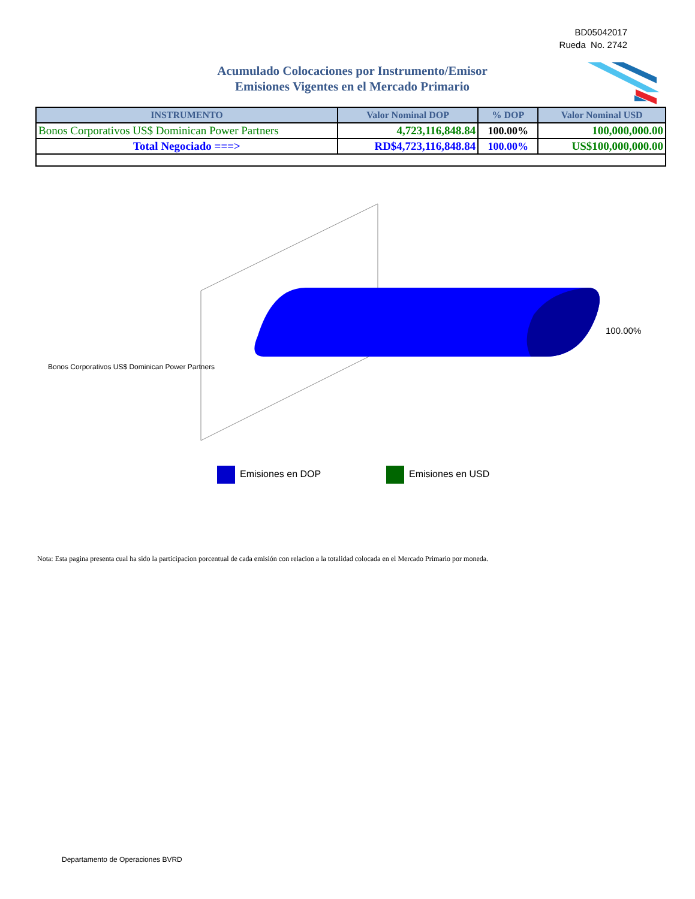BD05042017
Rueda No. 2742
Acumulado Colocaciones por Instrumento/Emisor
Emisiones Vigentes en el Mercado Primario
| INSTRUMENTO | Valor Nominal DOP | % DOP | Valor Nominal USD |
| --- | --- | --- | --- |
| Bonos Corporativos US$ Dominican Power Partners | 4,723,116,848.84 | 100.00% | 100,000,000.00 |
| Total Negociado ===> | RD$4,723,116,848.84 | 100.00% | US$100,000,000.00 |
100.00%
Bonos Corporativos US$ Dominican Power Partners
Emisiones en DOP Emisiones en USD
Nota: Esta pagina presenta cual ha sido la participacion porcentual de cada emisión con relacion a la totalidad colocada en el Mercado Primario por moneda.
Departamento de Operaciones BVRD